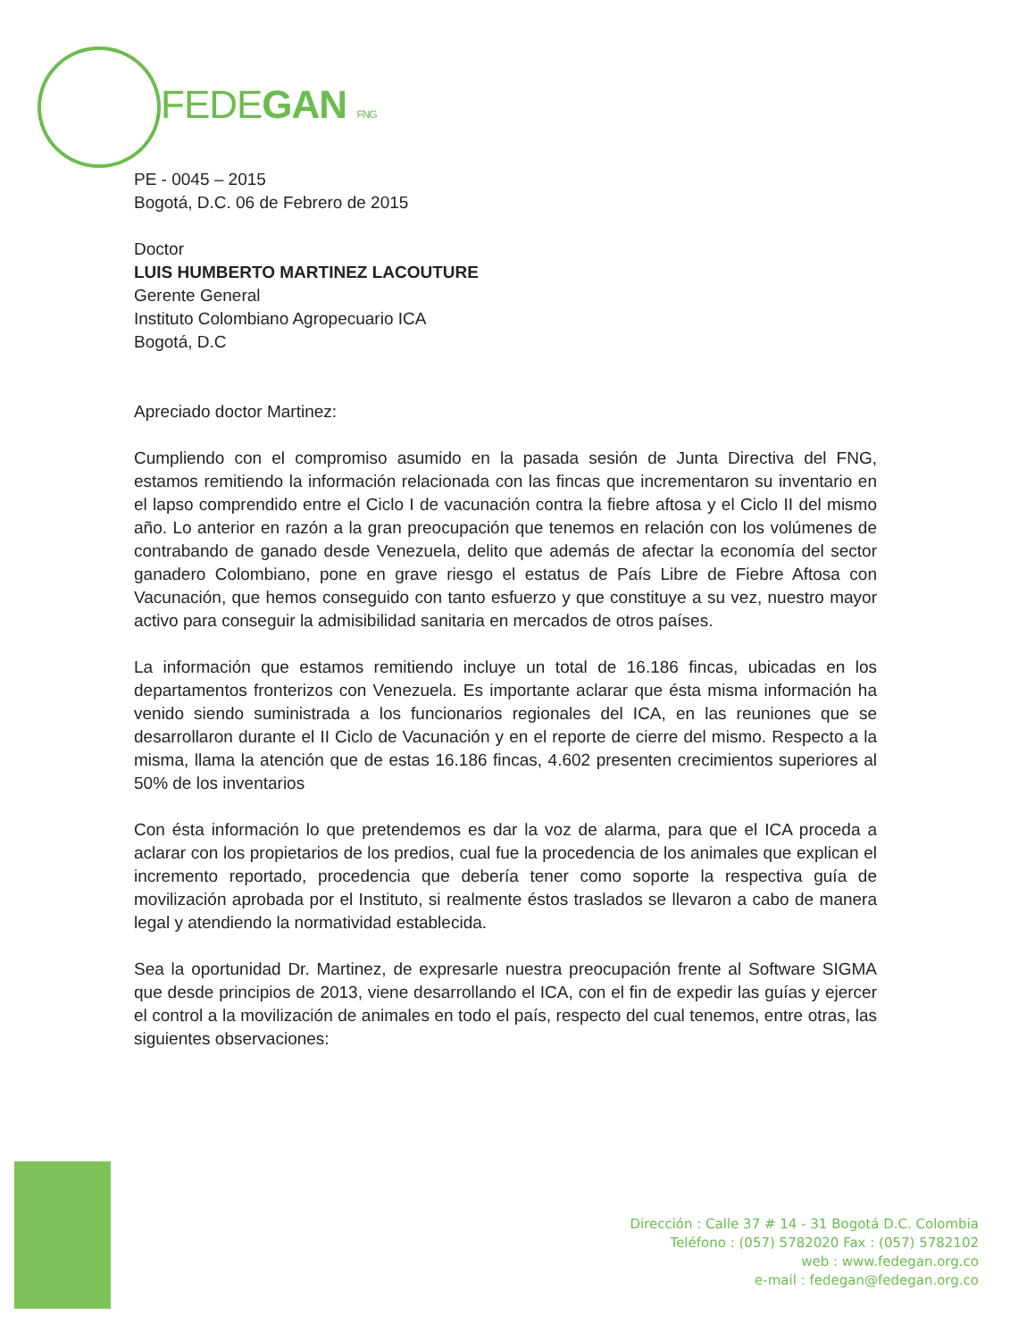FEDEGAN FNG
PE - 0045 – 2015
Bogotá, D.C. 06 de Febrero de 2015
Doctor
LUIS HUMBERTO MARTINEZ LACOUTURE
Gerente General
Instituto Colombiano Agropecuario ICA
Bogotá, D.C
Apreciado doctor Martinez:
Cumpliendo con el compromiso asumido en la pasada sesión de Junta Directiva del FNG, estamos remitiendo la información relacionada con las fincas que incrementaron su inventario en el lapso comprendido entre el Ciclo I de vacunación contra la fiebre aftosa y el Ciclo II del mismo año. Lo anterior en razón a la gran preocupación que tenemos en relación con los volúmenes de contrabando de ganado desde Venezuela, delito que además de afectar la economía del sector ganadero Colombiano, pone en grave riesgo el estatus de País Libre de Fiebre Aftosa con Vacunación, que hemos conseguido con tanto esfuerzo y que constituye a su vez, nuestro mayor activo para conseguir la admisibilidad sanitaria en mercados de otros países.
La información que estamos remitiendo incluye un total de 16.186 fincas, ubicadas en los departamentos fronterizos con Venezuela. Es importante aclarar que ésta misma información ha venido siendo suministrada a los funcionarios regionales del ICA, en las reuniones que se desarrollaron durante el II Ciclo de Vacunación y en el reporte de cierre del mismo. Respecto a la misma, llama la atención que de estas 16.186 fincas, 4.602 presenten crecimientos superiores al 50% de los inventarios
Con ésta información lo que pretendemos es dar la voz de alarma, para que el ICA proceda a aclarar con los propietarios de los predios, cual fue la procedencia de los animales que explican el incremento reportado, procedencia que debería tener como soporte la respectiva guía de movilización aprobada por el Instituto, si realmente éstos traslados se llevaron a cabo de manera legal y atendiendo la normatividad establecida.
Sea la oportunidad Dr. Martinez, de expresarle nuestra preocupación frente al Software SIGMA que desde principios de 2013, viene desarrollando el ICA, con el fin de expedir las guías y ejercer el control a la movilización de animales en todo el país, respecto del cual tenemos, entre otras, las siguientes observaciones:
Dirección : Calle 37 # 14 - 31 Bogotá D.C. Colombia
Teléfono : (057) 5782020 Fax : (057) 5782102
web : www.fedegan.org.co
e-mail : fedegan@fedegan.org.co